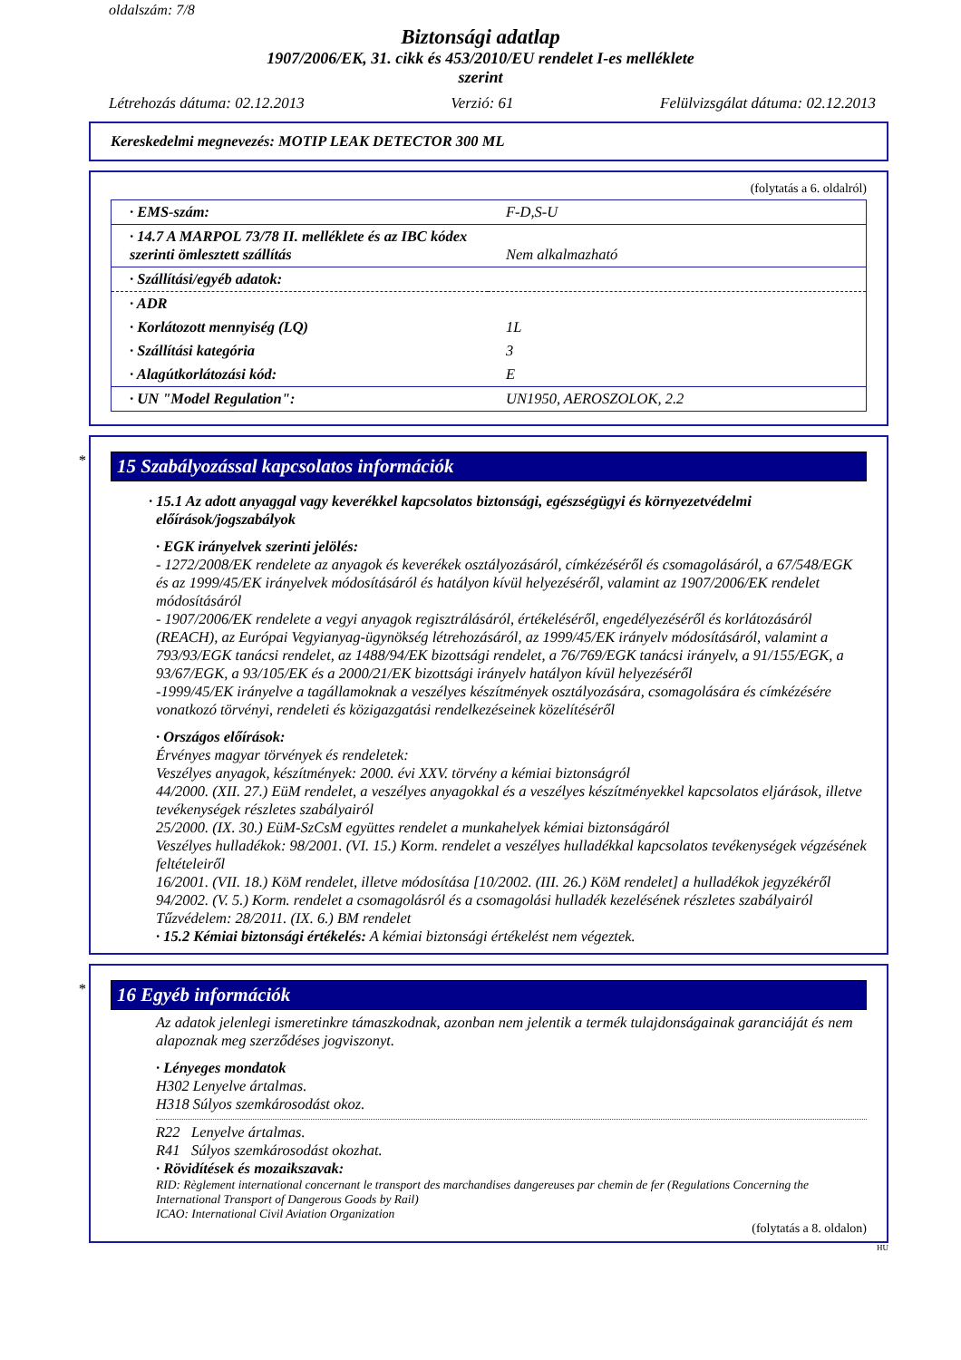oldalszám: 7/8
Biztonsági adatlap
1907/2006/EK, 31. cikk és 453/2010/EU rendelet I-es melléklete
szerint
Létrehozás dátuma: 02.12.2013 Verzió: 61 Felülvizsgálat dátuma: 02.12.2013
Kereskedelmi megnevezés: MOTIP LEAK DETECTOR 300 ML
(folytatás a 6. oldalról)
| · EMS-szám: | F-D,S-U |
| · 14.7 A MARPOL 73/78 II. melléklete és az IBC kódex szerinti ömlesztett szállítás | Nem alkalmazható |
| · Szállítási/egyéb adatok: | |
| · ADR | |
| · Korlátozott mennyiség (LQ) | 1L |
| · Szállítási kategória | 3 |
| · Alagútkorlátozási kód: | E |
| · UN "Model Regulation": | UN1950, AEROSZOLOK, 2.2 |
*
15 Szabályozással kapcsolatos információk
· 15.1 Az adott anyaggal vagy keverékkel kapcsolatos biztonsági, egészségügyi és környezetvédelmi előírások/jogszabályok
· EGK irányelvek szerinti jelölés:
- 1272/2008/EK rendelete az anyagok és keverékek osztályozásáról, címkézéséről és csomagolásáról, a 67/548/EGK és az 1999/45/EK irányelvek módosításáról és hatályon kívül helyezéséről, valamint az 1907/2006/EK rendelet módosításáról
- 1907/2006/EK rendelete a vegyi anyagok regisztrálásáról, értékeléséről, engedélyezéséről és korlátozásáról (REACH), az Európai Vegyianyag-ügynökség létrehozásáról, az 1999/45/EK irányelv módosításáról, valamint a 793/93/EGK tanácsi rendelet, az 1488/94/EK bizottsági rendelet, a 76/769/EGK tanácsi irányelv, a 91/155/EGK, a 93/67/EGK, a 93/105/EK és a 2000/21/EK bizottsági irányelv hatályon kívül helyezéséről
-1999/45/EK irányelve a tagállamoknak a veszélyes készítmények osztályozására, csomagolására és címkézésére vonatkozó törvényi, rendeleti és közigazgatási rendelkezéseinek közelítéséről
· Országos előírások:
Érvényes magyar törvények és rendeletek:
Veszélyes anyagok, készítmények: 2000. évi XXV. törvény a kémiai biztonságról
44/2000. (XII. 27.) EüM rendelet, a veszélyes anyagokkal és a veszélyes készítményekkel kapcsolatos eljárások, illetve tevékenységek részletes szabályairól
25/2000. (IX. 30.) EüM-SzCsM együttes rendelet a munkahelyek kémiai biztonságáról
Veszélyes hulladékok: 98/2001. (VI. 15.) Korm. rendelet a veszélyes hulladékkal kapcsolatos tevékenységek végzésének feltételeiről
16/2001. (VII. 18.) KöM rendelet, illetve módosítása [10/2002. (III. 26.) KöM rendelet] a hulladékok jegyzékéről
94/2002. (V. 5.) Korm. rendelet a csomagolásról és a csomagolási hulladék kezelésének részletes szabályairól
Tűzvédelem: 28/2011. (IX. 6.) BM rendelet
· 15.2 Kémiai biztonsági értékelés: A kémiai biztonsági értékelést nem végeztek.
*
16 Egyéb információk
Az adatok jelenlegi ismeretinkre támaszkodnak, azonban nem jelentik a termék tulajdonságainak garanciáját és nem alapoznak meg szerződéses jogviszonyt.
· Lényeges mondatok
H302 Lenyelve ártalmas.
H318 Súlyos szemkárosodást okoz.
R22 Lenyelve ártalmas.
R41 Súlyos szemkárosodást okozhat.
· Rövidítések és mozaikszavak:
RID: Règlement international concernant le transport des marchandises dangereuses par chemin de fer (Regulations Concerning the International Transport of Dangerous Goods by Rail)
ICAO: International Civil Aviation Organization
(folytatás a 8. oldalon)
HU